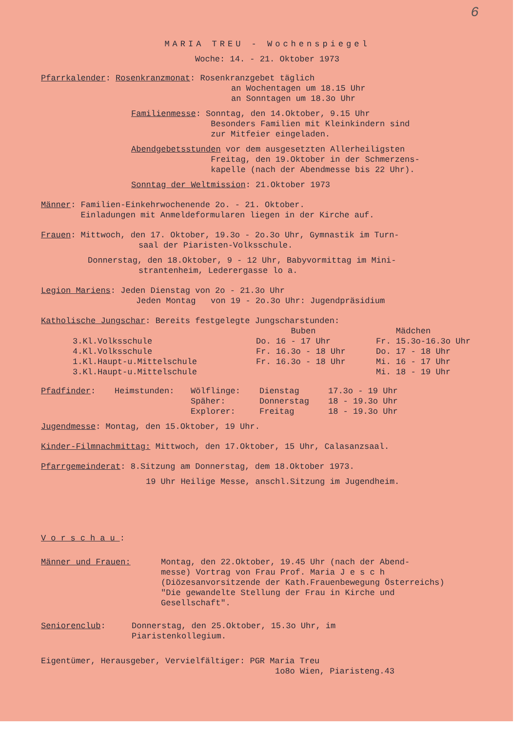6
MARIA TREU - Wochenspiegel
Woche: 14. - 21. Oktober 1973
Pfarrkalender: Rosenkranzmonat: Rosenkranzgebet täglich
an Wochentagen um 18.15 Uhr
an Sonntagen um 18.3o Uhr
Familienmesse: Sonntag, den 14.Oktober, 9.15 Uhr
Besonders Familien mit Kleinkindern sind
zur Mitfeier eingeladen.
Abendgebetsstunden vor dem ausgesetzten Allerheiligsten
Freitag, den 19.Oktober in der Schmerzens-
kapelle (nach der Abendmesse bis 22 Uhr).
Sonntag der Weltmission: 21.Oktober 1973
Männer: Familien-Einkehrwochenende 2o. - 21. Oktober.
Einladungen mit Anmeldeformularen liegen in der Kirche auf.
Frauen: Mittwoch, den 17. Oktober, 19.3o - 2o.3o Uhr, Gymnastik im Turn-
saal der Piaristen-Volksschule.
Donnerstag, den 18.Oktober, 9 - 12 Uhr, Babyvormittag im Mini-
strantenheim, Lederergasse lo a.
Legion Mariens: Jeden Dienstag von 2o - 21.3o Uhr
Jeden Montag von 19 - 2o.3o Uhr: Jugendpräsidium
Katholische Jungschar: Bereits festgelegte Jungscharstunden:
| | Buben | Mädchen |
| --- | --- | --- |
| 3.Kl.Volksschule | Do. 16 - 17 Uhr | Fr. 15.3o-16.3o Uhr |
| 4.Kl.Volksschule | Fr. 16.3o - 18 Uhr | Do. 17 - 18 Uhr |
| 1.Kl.Haupt-u.Mittelschule | Fr. 16.3o - 18 Uhr | Mi. 16 - 17 Uhr |
| 3.Kl.Haupt-u.Mittelschule | | Mi. 18 - 19 Uhr |
| Pfadfinder : | Heimstunden: | Wölflinge: | Dienstag | 17.3o - 19 Uhr |
| | | Späher: | Donnerstag | 18 - 19.3o Uhr |
| | | Explorer: | Freitag | 18 - 19.3o Uhr |
Jugendmesse: Montag, den 15.Oktober, 19 Uhr.
Kinder-Filmnachmittag: Mittwoch, den 17.Oktober, 15 Uhr, Calasanzsaal.
Pfarrgemeinderat: 8.Sitzung am Donnerstag, dem 18.Oktober 1973.
19 Uhr Heilige Messe, anschl.Sitzung im Jugendheim.
Vorschau:
| Männer und Frauen: | Montag, den 22.Oktober, 19.45 Uhr (nach der Abend- messe) Vortrag von Frau Prof. Maria J e s c h (Diözesanvorsitzende der Kath.Frauenbewegung Österreichs) "Die gewandelte Stellung der Frau in Kirche und Gesellschaft". |
| Seniorenclub : | Donnerstag, den 25.Oktober, 15.3o Uhr, im Piaristenkollegium. |
Eigentümer, Herausgeber, Vervielfältiger: PGR Maria Treu
1o8o Wien, Piaristeng.43